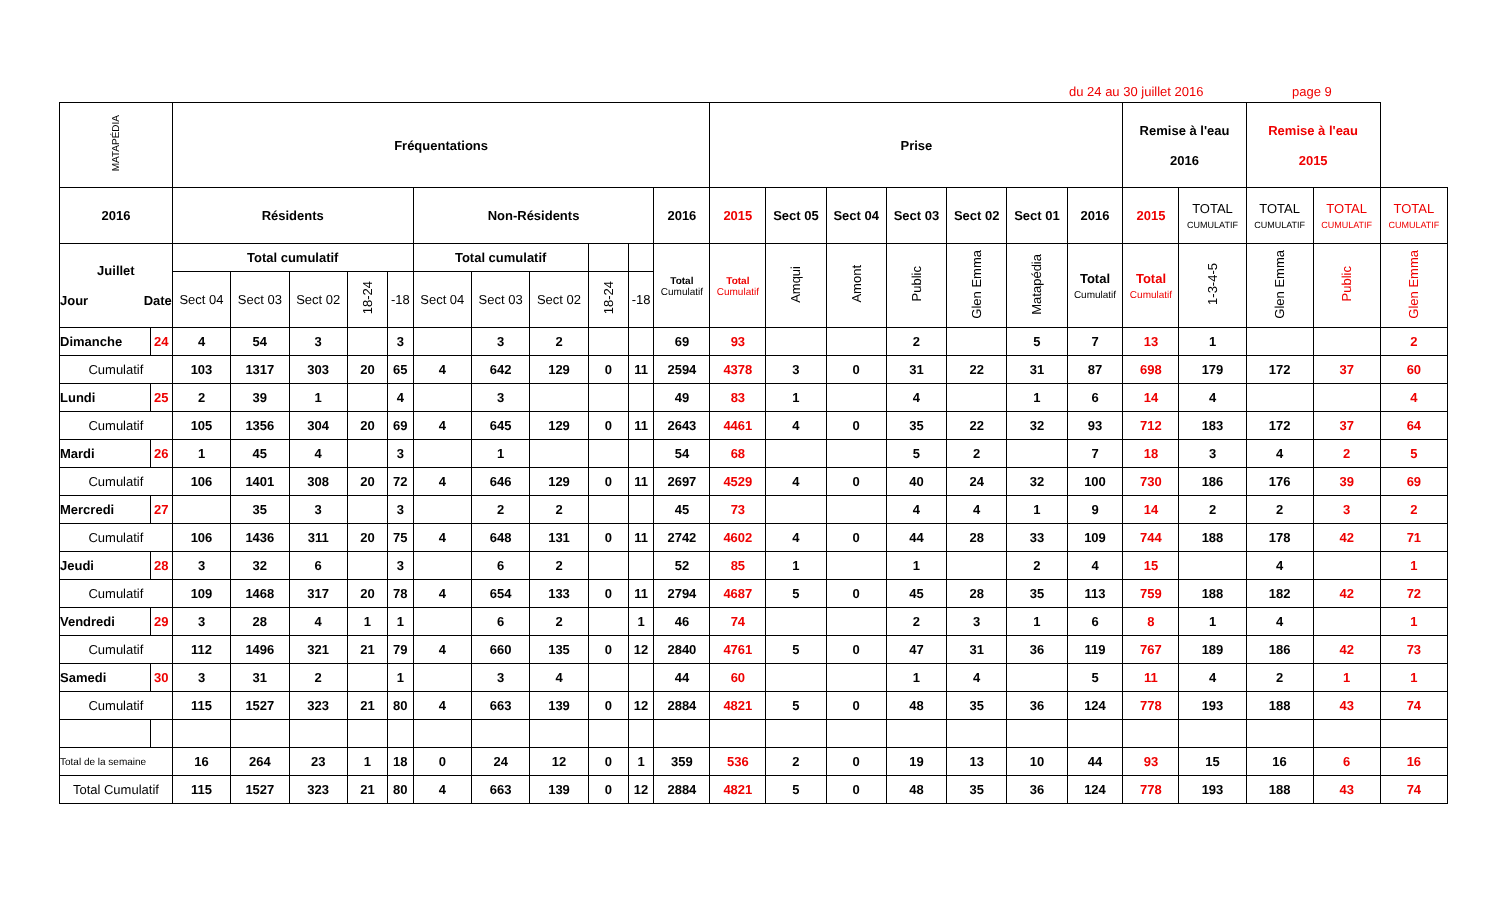du 24 au 30 juillet 2016 page 9
| MATAPÉDIA | | Fréquentations | | | | | | | | | | | Prise | | | | | | | Remise à l'eau 2016 | | Remise à l'eau 2015 | | |
| --- | --- | --- | --- | --- | --- | --- | --- | --- | --- | --- | --- | --- | --- | --- | --- | --- | --- | --- | --- | --- | --- | --- | --- | --- |
| 2016 | | Résidents | | | | | Non-Résidents | | | | | 2016 | 2015 | Sect 05 | Sect 04 | Sect 03 | Sect 02 | Sect 01 | 2016 | 2015 | TOTAL CUMULATIF | TOTAL CUMULATIF | TOTAL CUMULATIF | TOTAL CUMULATIF |
| Juillet Jour Date | | Total cumulatif | | | | | Total cumulatif | | | | | Total Cumulatif | Total Cumulatif | Amqui | Amont | Public | Glen Emma | Matapédia | Total Cumulatif | Total Cumulatif | 1-3-4-5 | Glen Emma | Public | Glen Emma |
| | | Sect 04 | Sect 03 | Sect 02 | 18-24 | -18 | Sect 04 | Sect 03 | Sect 02 | 18-24 | -18 | | | | | | | | | | | | | |
| Dimanche | 24 | 4 | 54 | 3 | | 3 | | 3 | 2 | | | 69 | 93 | | | 2 | | 5 | 7 | 13 | 1 | | | 2 |
| Cumulatif | | 103 | 1317 | 303 | 20 | 65 | 4 | 642 | 129 | 0 | 11 | 2594 | 4378 | 3 | 0 | 31 | 22 | 31 | 87 | 698 | 179 | 172 | 37 | 60 |
| Lundi | 25 | 2 | 39 | 1 | | 4 | | 3 | | | | 49 | 83 | 1 | | 4 | | 1 | 6 | 14 | 4 | | | 4 |
| Cumulatif | | 105 | 1356 | 304 | 20 | 69 | 4 | 645 | 129 | 0 | 11 | 2643 | 4461 | 4 | 0 | 35 | 22 | 32 | 93 | 712 | 183 | 172 | 37 | 64 |
| Mardi | 26 | 1 | 45 | 4 | | 3 | | 1 | | | | 54 | 68 | | | 5 | 2 | | 7 | 18 | 3 | 4 | 2 | 5 |
| Cumulatif | | 106 | 1401 | 308 | 20 | 72 | 4 | 646 | 129 | 0 | 11 | 2697 | 4529 | 4 | 0 | 40 | 24 | 32 | 100 | 730 | 186 | 176 | 39 | 69 |
| Mercredi | 27 | | 35 | 3 | | 3 | | 2 | 2 | | | 45 | 73 | | | 4 | 4 | 1 | 9 | 14 | 2 | 2 | 3 | 2 |
| Cumulatif | | 106 | 1436 | 311 | 20 | 75 | 4 | 648 | 131 | 0 | 11 | 2742 | 4602 | 4 | 0 | 44 | 28 | 33 | 109 | 744 | 188 | 178 | 42 | 71 |
| Jeudi | 28 | 3 | 32 | 6 | | 3 | | 6 | 2 | | | 52 | 85 | 1 | | 1 | | 2 | 4 | 15 | | 4 | | 1 |
| Cumulatif | | 109 | 1468 | 317 | 20 | 78 | 4 | 654 | 133 | 0 | 11 | 2794 | 4687 | 5 | 0 | 45 | 28 | 35 | 113 | 759 | 188 | 182 | 42 | 72 |
| Vendredi | 29 | 3 | 28 | 4 | 1 | 1 | | 6 | 2 | | 1 | 46 | 74 | | | 2 | 3 | 1 | 6 | 8 | 1 | 4 | | 1 |
| Cumulatif | | 112 | 1496 | 321 | 21 | 79 | 4 | 660 | 135 | 0 | 12 | 2840 | 4761 | 5 | 0 | 47 | 31 | 36 | 119 | 767 | 189 | 186 | 42 | 73 |
| Samedi | 30 | 3 | 31 | 2 | | 1 | | 3 | 4 | | | 44 | 60 | | | 1 | 4 | | 5 | 11 | 4 | 2 | 1 | 1 |
| Cumulatif | | 115 | 1527 | 323 | 21 | 80 | 4 | 663 | 139 | 0 | 12 | 2884 | 4821 | 5 | 0 | 48 | 35 | 36 | 124 | 778 | 193 | 188 | 43 | 74 |
| Total de la semaine | | 16 | 264 | 23 | 1 | 18 | 0 | 24 | 12 | 0 | 1 | 359 | 536 | 2 | 0 | 19 | 13 | 10 | 44 | 93 | 15 | 16 | 6 | 16 |
| Total Cumulatif | | 115 | 1527 | 323 | 21 | 80 | 4 | 663 | 139 | 0 | 12 | 2884 | 4821 | 5 | 0 | 48 | 35 | 36 | 124 | 778 | 193 | 188 | 43 | 74 |